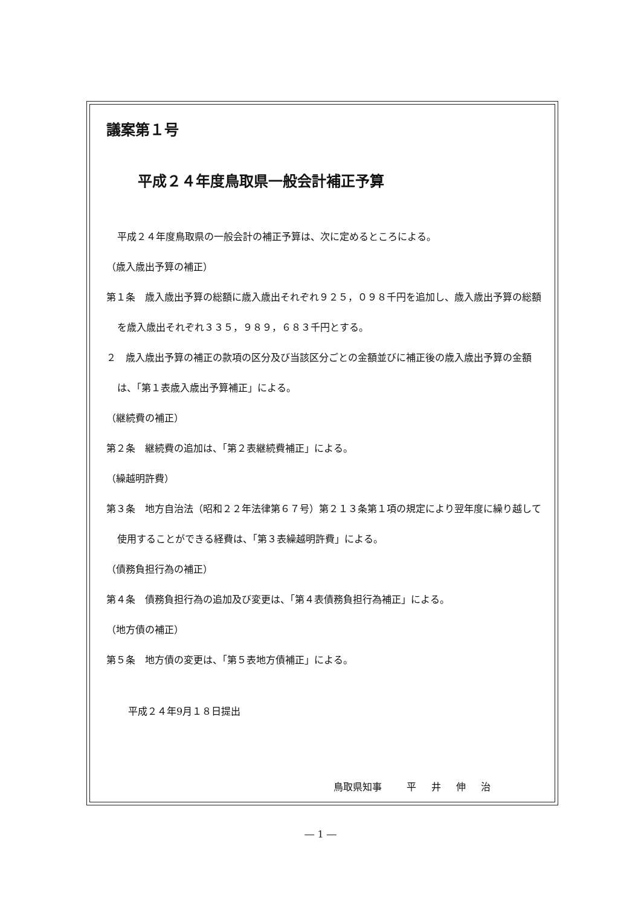議案第１号
平成２４年度鳥取県一般会計補正予算
平成２４年度鳥取県の一般会計の補正予算は、次に定めるところによる。
（歳入歳出予算の補正）
第１条　歳入歳出予算の総額に歳入歳出それぞれ９２５，０９８千円を追加し、歳入歳出予算の総額を歳入歳出それぞれ３３５，９８９，６８３千円とする。
２　歳入歳出予算の補正の款項の区分及び当該区分ごとの金額並びに補正後の歳入歳出予算の金額は、「第１表歳入歳出予算補正」による。
（継続費の補正）
第２条　継続費の追加は、「第２表継続費補正」による。
（繰越明許費）
第３条　地方自治法（昭和２２年法律第６７号）第２１３条第１項の規定により翌年度に繰り越して使用することができる経費は、「第３表繰越明許費」による。
（債務負担行為の補正）
第４条　債務負担行為の追加及び変更は、「第４表債務負担行為補正」による。
（地方債の補正）
第５条　地方債の変更は、「第５表地方債補正」による。
平成２４年9月１８日提出
鳥取県知事　 平 井 伸 治
― 1 ―